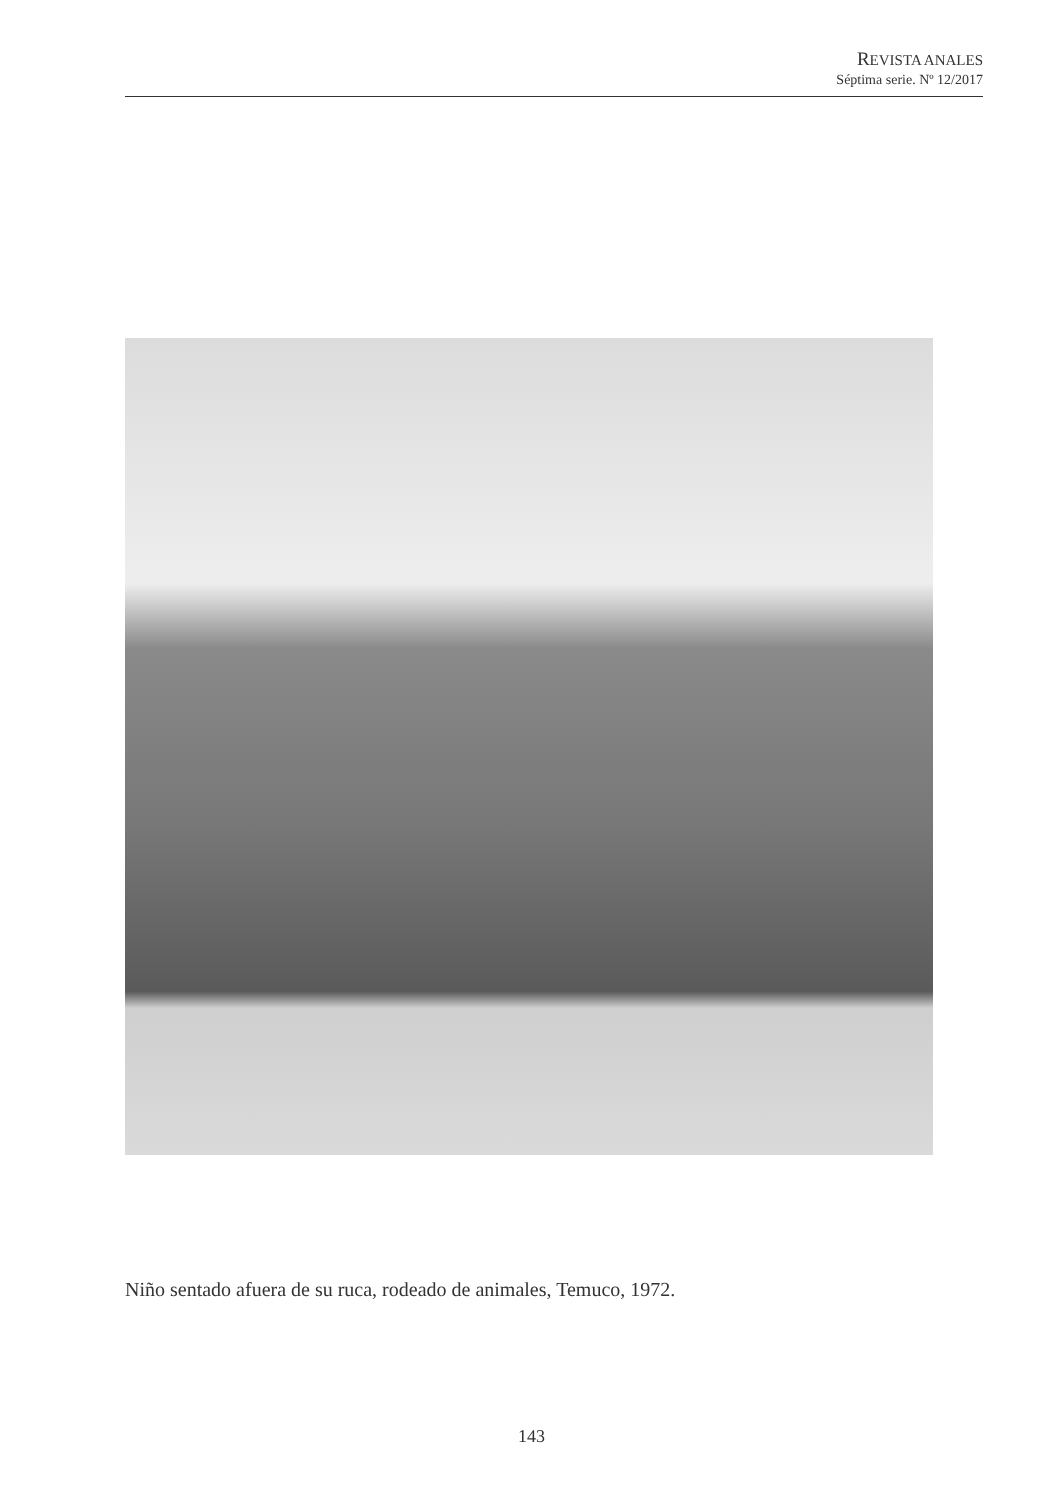REVISTA ANALES
Séptima serie. Nº 12/2017
Niño sentado afuera de su ruca, rodeado de animales, Temuco, 1972.
143